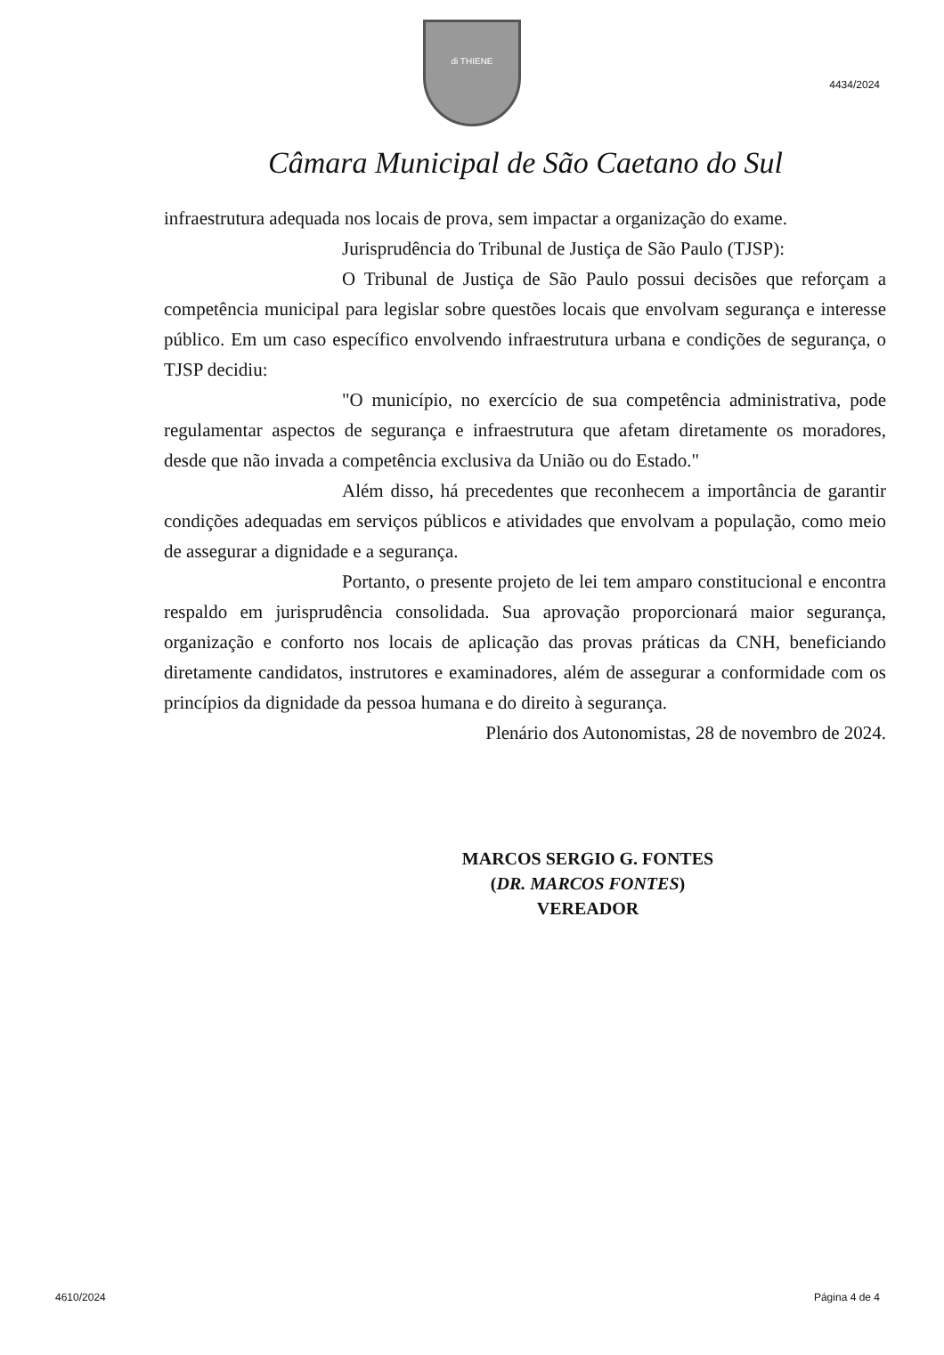4434/2024
di THIENE
Câmara Municipal de São Caetano do Sul
infraestrutura adequada nos locais de prova, sem impactar a organização do exame.
Jurisprudência do Tribunal de Justiça de São Paulo (TJSP):
O Tribunal de Justiça de São Paulo possui decisões que reforçam a competência municipal para legislar sobre questões locais que envolvam segurança e interesse público. Em um caso específico envolvendo infraestrutura urbana e condições de segurança, o TJSP decidiu:
"O município, no exercício de sua competência administrativa, pode regulamentar aspectos de segurança e infraestrutura que afetam diretamente os moradores, desde que não invada a competência exclusiva da União ou do Estado."
Além disso, há precedentes que reconhecem a importância de garantir condições adequadas em serviços públicos e atividades que envolvam a população, como meio de assegurar a dignidade e a segurança.
Portanto, o presente projeto de lei tem amparo constitucional e encontra respaldo em jurisprudência consolidada. Sua aprovação proporcionará maior segurança, organização e conforto nos locais de aplicação das provas práticas da CNH, beneficiando diretamente candidatos, instrutores e examinadores, além de assegurar a conformidade com os princípios da dignidade da pessoa humana e do direito à segurança.
Plenário dos Autonomistas, 28 de novembro de 2024.
MARCOS SERGIO G. FONTES
(DR. MARCOS FONTES)
VEREADOR
4610/2024 Página 4 de 4